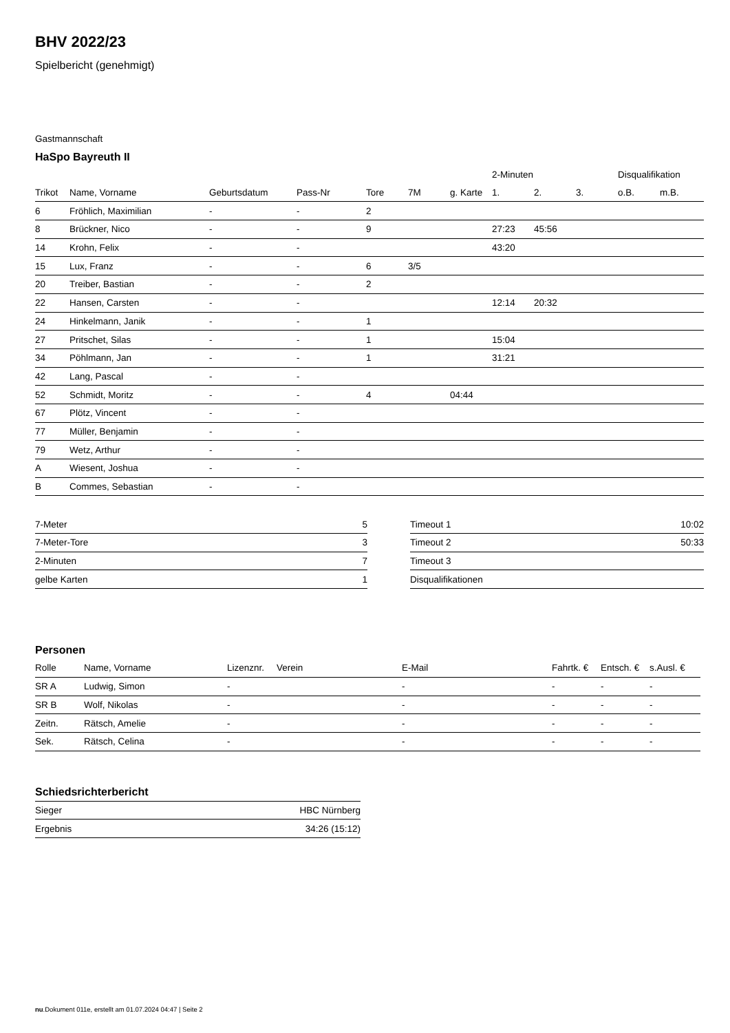BHV 2022/23
Spielbericht (genehmigt)
Gastmannschaft
HaSpo Bayreuth II
| | | | | | | | 2-Minuten | | | Disqualifikation | |
| --- | --- | --- | --- | --- | --- | --- | --- | --- | --- | --- | --- |
| Trikot | Name, Vorname | Geburtsdatum | Pass-Nr | Tore | 7M | g. Karte | 1. | 2. | 3. | o.B. | m.B. |
| 6 | Fröhlich, Maximilian | - | - | 2 | | | | | | | |
| 8 | Brückner, Nico | - | - | 9 | | | 27:23 | 45:56 | | | |
| 14 | Krohn, Felix | - | - | | | | 43:20 | | | | |
| 15 | Lux, Franz | - | - | 6 | 3/5 | | | | | | |
| 20 | Treiber, Bastian | - | - | 2 | | | | | | | |
| 22 | Hansen, Carsten | - | - | | | | 12:14 | 20:32 | | | |
| 24 | Hinkelmann, Janik | - | - | 1 | | | | | | | |
| 27 | Pritschet, Silas | - | - | 1 | | | 15:04 | | | | |
| 34 | Pöhlmann, Jan | - | - | 1 | | | 31:21 | | | | |
| 42 | Lang, Pascal | - | - | | | | | | | | |
| 52 | Schmidt, Moritz | - | - | 4 | | 04:44 | | | | | |
| 67 | Plötz, Vincent | - | - | | | | | | | | |
| 77 | Müller, Benjamin | - | - | | | | | | | | |
| 79 | Wetz, Arthur | - | - | | | | | | | | |
| A | Wiesent, Joshua | - | - | | | | | | | | |
| B | Commes, Sebastian | - | - | | | | | | | | |
| 7-Meter | 5 |
| 7-Meter-Tore | 3 |
| 2-Minuten | 7 |
| gelbe Karten | 1 |
| Timeout 1 | 10:02 |
| Timeout 2 | 50:33 |
| Timeout 3 | |
| Disqualifikationen | |
Personen
| Rolle | Name, Vorname | Lizenznr. | Verein | E-Mail | Fahrtk. € | Entsch. € | s.Ausl. € |
| --- | --- | --- | --- | --- | --- | --- | --- |
| SR A | Ludwig, Simon | - | | - | - | - | - |
| SR B | Wolf, Nikolas | - | | - | - | - | - |
| Zeitn. | Rätsch, Amelie | - | | - | - | - | - |
| Sek. | Rätsch, Celina | - | | - | - | - | - |
Schiedsrichterbericht
| Sieger | HBC Nürnberg |
| Ergebnis | 34:26 (15:12) |
nu.Dokument 011e, erstellt am 01.07.2024 04:47 | Seite 2